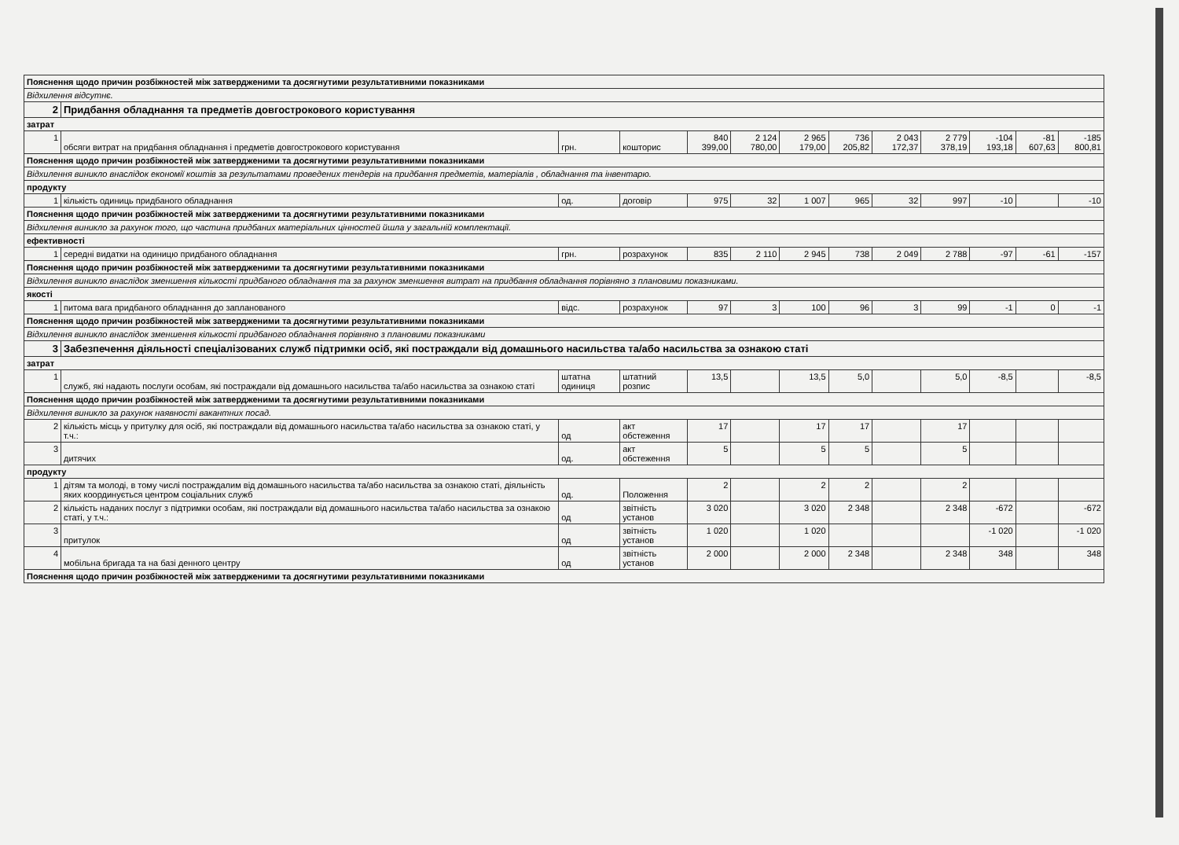| Пояснення щодо причин розбіжностей між затвердженими та досягнутими результативними показниками | | | | | | | | | | | | |
| Відхилення відсутнє. | | | | | | | | | | | | |
| 2 | Придбання обладнання та предметів довгострокового користування | | | | | | | | | | | |
| затрат | | | | | | | | | | | | |
| 1 | обсяги витрат на придбання обладнання і предметів довгострокового користування | грн. | кошторис | 840 399,00 | 2 124 780,00 | 2 965 179,00 | 736 205,82 | 2 043 172,37 | 2 779 378,19 | -104 193,18 | -81 607,63 | -185 800,81 |
| Пояснення щодо причин розбіжностей між затвердженими та досягнутими результативними показниками | | | | | | | | | | | | |
| Відхилення виникло внаслідок економії коштів за результатами проведених тендерів на придбання предметів, матеріалів , обладнання та інвентарю. | | | | | | | | | | | | |
| продукту | | | | | | | | | | | | |
| 1 | кількість одиниць придбаного обладнання | од. | договір | 975 | 32 | 1 007 | 965 | 32 | 997 | -10 | | -10 |
| Пояснення щодо причин розбіжностей між затвердженими та досягнутими результативними показниками | | | | | | | | | | | | |
| Відхилення виникло за рахунок того, що частина придбаних матеріальних цінностей йшла у загальній комплектації. | | | | | | | | | | | | |
| ефективності | | | | | | | | | | | | |
| 1 | середні видатки на одиницю придбаного обладнання | грн. | розрахунок | 835 | 2 110 | 2 945 | 738 | 2 049 | 2 788 | -97 | -61 | -157 |
| Пояснення щодо причин розбіжностей між затвердженими та досягнутими результативними показниками | | | | | | | | | | | | |
| Відхилення виникло внаслідок зменшення кількості придбаного обладнання та за рахунок зменшення витрат на придбання обладнання порівняно з плановими показниками. | | | | | | | | | | | | |
| якості | | | | | | | | | | | | |
| 1 | питома вага придбаного обладнання до запланованого | відс. | розрахунок | 97 | 3 | 100 | 96 | 3 | 99 | -1 | 0 | -1 |
| Пояснення щодо причин розбіжностей між затвердженими та досягнутими результативними показниками | | | | | | | | | | | | |
| Відхилення виникло внаслідок зменшення кількості придбаного обладнання порівняно з плановими показниками | | | | | | | | | | | | |
| 3 | Забезпечення діяльності спеціалізованих служб підтримки осіб, які постраждали від домашнього насильства та/або насильства за ознакою статі | | | | | | | | | | | |
| затрат | | | | | | | | | | | | |
| 1 | служб, які надають послуги особам, які постраждали від домашнього насильства та/або насильства за ознакою статі | штатна одиниця | штатний розпис | 13,5 | | 13,5 | 5,0 | | 5,0 | -8,5 | | -8,5 |
| Пояснення щодо причин розбіжностей між затвердженими та досягнутими результативними показниками | | | | | | | | | | | | |
| Відхилення виникло за рахунок наявності вакантних посад. | | | | | | | | | | | | |
| 2 | кількість місць у притулку для осіб, які постраждали від домашнього насильства та/або насильства за ознакою статі, у т.ч.: | од | акт обстеження | 17 | | 17 | 17 | | 17 | | | |
| 3 | дитячих | од. | акт обстеження | 5 | | 5 | 5 | | 5 | | | |
| продукту | | | | | | | | | | | | |
| 1 | дітям та молоді, в тому числі постраждалим від домашнього насильства та/або насильства за ознакою статі, діяльність яких координується центром соціальних служб | од. | Положення | 2 | | 2 | 2 | | 2 | | | |
| 2 | кількість наданих послуг з підтримки особам, які постраждали від домашнього насильства та/або насильства за ознакою статі, у т.ч.: | од | звітність установ | 3 020 | | 3 020 | 2 348 | | 2 348 | -672 | | -672 |
| 3 | притулок | од | звітність установ | 1 020 | | 1 020 | | | | -1 020 | | -1 020 |
| 4 | мобільна бригада та на базі денного центру | од | звітність установ | 2 000 | | 2 000 | 2 348 | | 2 348 | 348 | | 348 |
| Пояснення щодо причин розбіжностей між затвердженими та досягнутими результативними показниками | | | | | | | | | | | | |